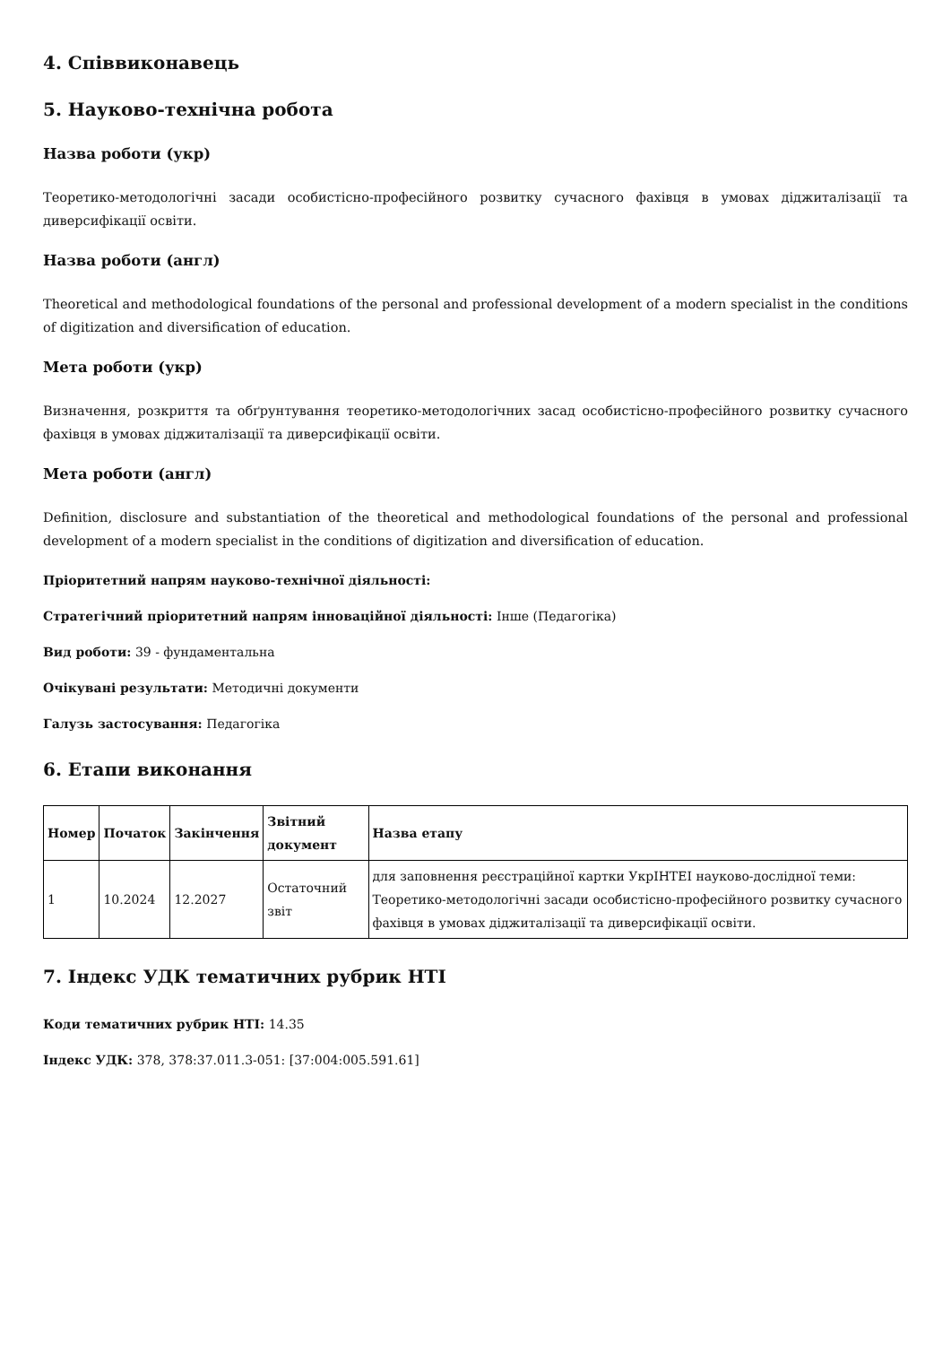4. Співвиконавець
5. Науково-технічна робота
Назва роботи (укр)
Теоретико-методологічні засади особистісно-професійного розвитку сучасного фахівця в умовах діджиталізації та диверсифікації освіти.
Назва роботи (англ)
Theoretical and methodological foundations of the personal and professional development of a modern specialist in the conditions of digitization and diversification of education.
Мета роботи (укр)
Визначення, розкриття та обґрунтування теоретико-методологічних засад особистісно-професійного розвитку сучасного фахівця в умовах діджиталізації та диверсифікації освіти.
Мета роботи (англ)
Definition, disclosure and substantiation of the theoretical and methodological foundations of the personal and professional development of a modern specialist in the conditions of digitization and diversification of education.
Пріоритетний напрям науково-технічної діяльності:
Стратегічний пріоритетний напрям інноваційної діяльності: Інше (Педагогіка)
Вид роботи: 39 - фундаментальна
Очікувані результати: Методичні документи
Галузь застосування: Педагогіка
6. Етапи виконання
| Номер | Початок | Закінчення | Звітний документ | Назва етапу |
| --- | --- | --- | --- | --- |
| 1 | 10.2024 | 12.2027 | Остаточний звіт | для заповнення реєстраційної картки УкрІНТЕІ науково-дослідної теми: Теоретико-методологічні засади особистісно-професійного розвитку сучасного фахівця в умовах діджиталізації та диверсифікації освіти. |
7. Індекс УДК тематичних рубрик НТІ
Коди тематичних рубрик НТІ: 14.35
Індекс УДК: 378, 378:37.011.3-051: [37:004:005.591.61]